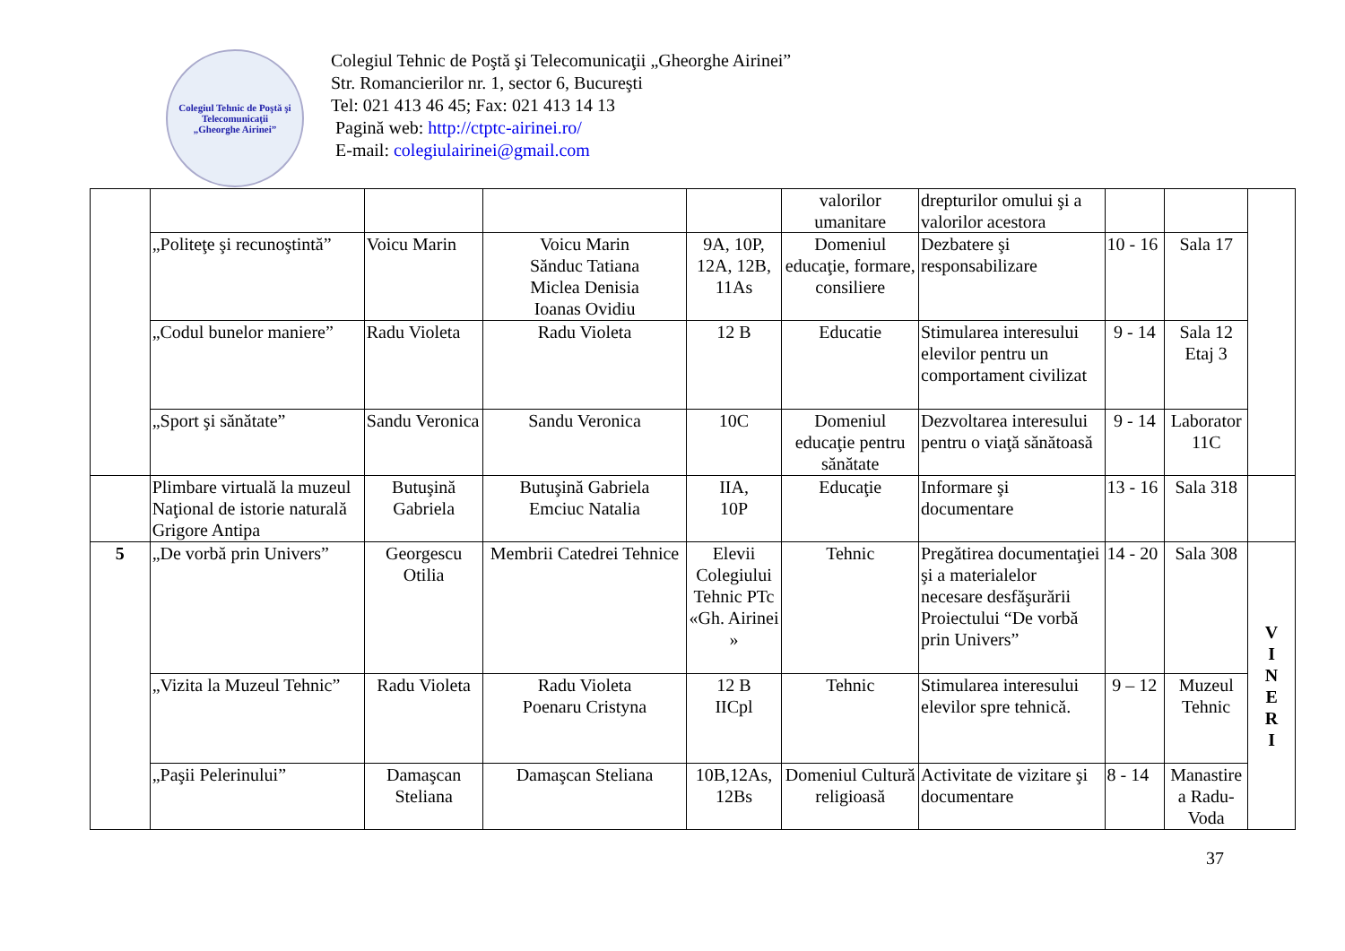Colegiul Tehnic de Poştă şi Telecomunicaţii
„Gheorghe Airinei”
Colegiul Tehnic de Poştă şi Telecomunicaţii „Gheorghe Airinei”
Str. Romancierilor nr. 1, sector 6, Bucureşti
Tel: 021 413 46 45; Fax: 021 413 14 13
Pagină web: http://ctptc-airinei.ro/
E-mail: colegiulairinei@gmail.com
| | | | | | valorilor umanitare | drepturilor omului şi a valorilor acestora | | | |
| | „Politeţe şi recunoştintă” | Voicu Marin | Voicu Marin Sănduc Tatiana Miclea Denisia Ioanas Ovidiu | 9A, 10P, 12A, 12B, 11As | Domeniul educaţie, formare, consiliere | Dezbatere şi responsabilizare | 10 - 16 | Sala 17 | |
| | „Codul bunelor maniere” | Radu Violeta | Radu Violeta | 12 B | Educatie | Stimularea interesului elevilor pentru un comportament civilizat | 9 - 14 | Sala 12 Etaj 3 | |
| | „Sport şi sănătate” | Sandu Veronica | Sandu Veronica | 10C | Domeniul educaţie pentru sănătate | Dezvoltarea interesului pentru o viaţă sănătoasă | 9 - 14 | Laborator 11C | |
| | Plimbare virtuală la muzeul Naţional de istorie naturală Grigore Antipa | Butuşină Gabriela | Butuşină Gabriela Emciuc Natalia | IIA, 10P | Educaţie | Informare şi documentare | 13 - 16 | Sala 318 | |
| 5 | „De vorbă prin Univers” | Georgescu Otilia | Membrii Catedrei Tehnice | Elevii Colegiului Tehnic PTc «Gh. Airinei » | Tehnic | Pregătirea documentaţiei şi a materialelor necesare desfăşurării Proiectului “De vorbă prin Univers” | 14 - 20 | Sala 308 | V I N E R I |
| | „Vizita la Muzeul Tehnic” | Radu Violeta | Radu Violeta Poenaru Cristyna | 12 B IICpl | Tehnic | Stimularea interesului elevilor spre tehnică. | 9 – 12 | Muzeul Tehnic | |
| | „Paşii Pelerinului” | Damaşcan Steliana | Damaşcan Steliana | 10B,12As, 12Bs | Domeniul Cultură religioasă | Activitate de vizitare şi documentare | 8 - 14 | Manastire a Radu-Voda | |
37